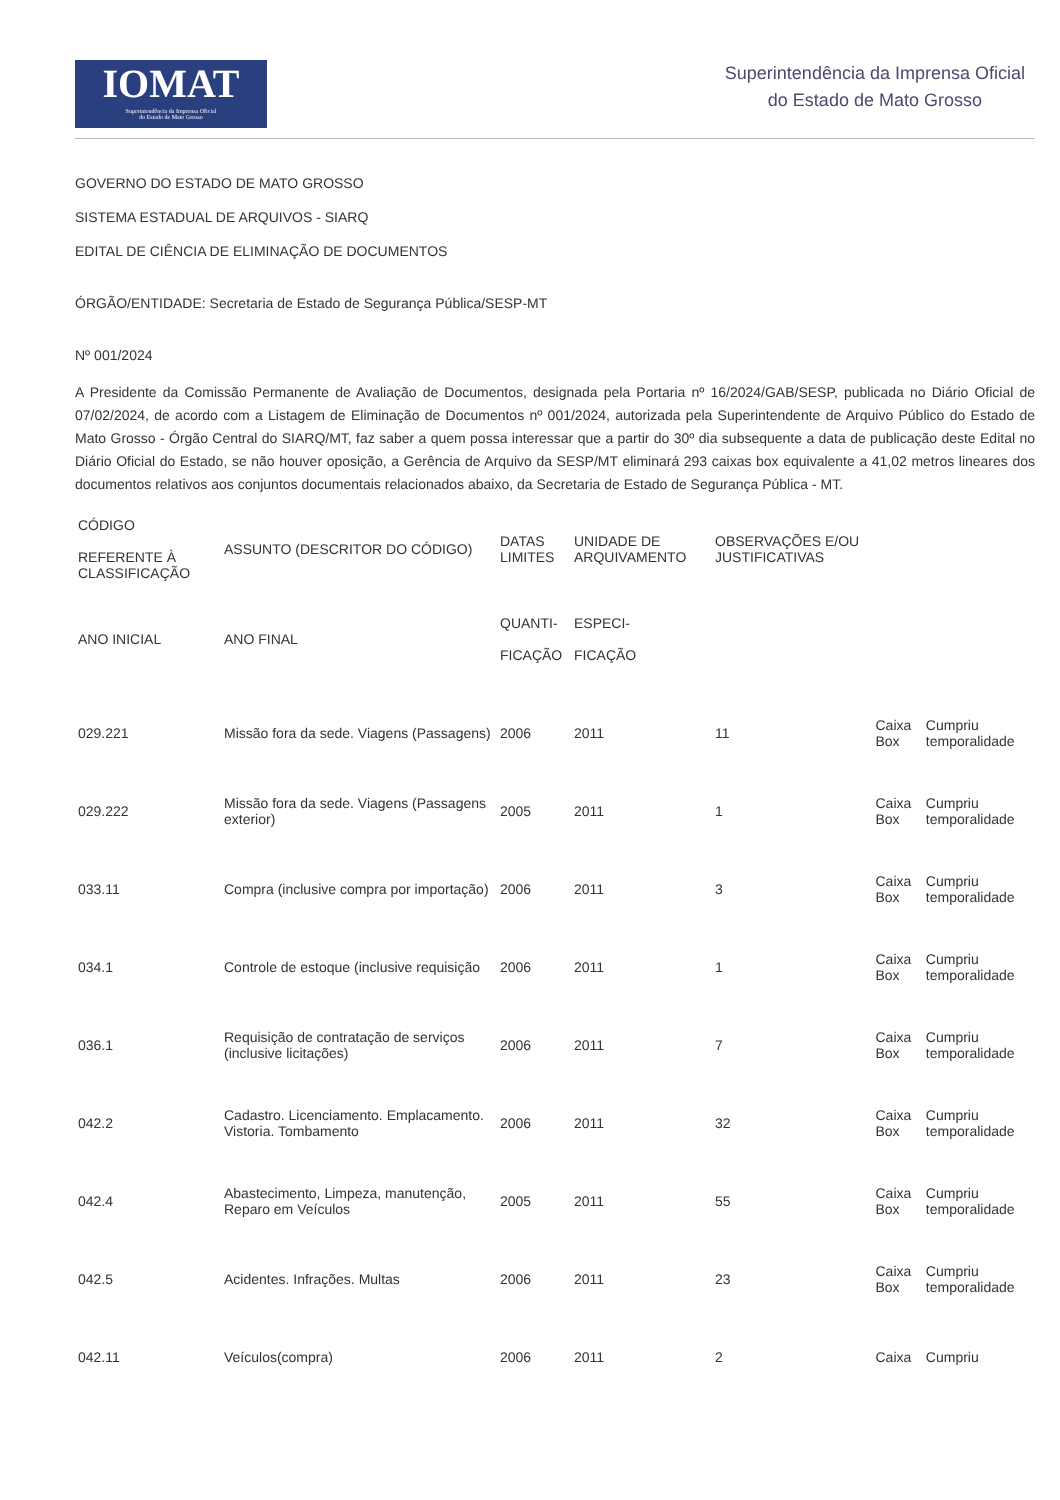IOMAT
Superintendência da Imprensa Oficial
do Estado de Mato Grosso
Superintendência da Imprensa Oficial
do Estado de Mato Grosso
GOVERNO DO ESTADO DE MATO GROSSO
SISTEMA ESTADUAL DE ARQUIVOS - SIARQ
EDITAL DE CIÊNCIA DE ELIMINAÇÃO DE DOCUMENTOS
ÓRGÃO/ENTIDADE: Secretaria de Estado de Segurança Pública/SESP-MT
Nº 001/2024
A Presidente da Comissão Permanente de Avaliação de Documentos, designada pela Portaria nº 16/2024/GAB/SESP, publicada no Diário Oficial de 07/02/2024, de acordo com a Listagem de Eliminação de Documentos nº 001/2024, autorizada pela Superintendente de Arquivo Público do Estado de Mato Grosso - Órgão Central do SIARQ/MT, faz saber a quem possa interessar que a partir do 30º dia subsequente a data de publicação deste Edital no Diário Oficial do Estado, se não houver oposição, a Gerência de Arquivo da SESP/MT eliminará 293 caixas box equivalente a 41,02 metros lineares dos documentos relativos aos conjuntos documentais relacionados abaixo, da Secretaria de Estado de Segurança Pública - MT.
| CÓDIGO REFERENTE À CLASSIFICAÇÃO | ASSUNTO (DESCRITOR DO CÓDIGO) | DATAS LIMITES | UNIDADE DE ARQUIVAMENTO | OBSERVAÇÕES E/OU JUSTIFICATIVAS | | | |
| --- | --- | --- | --- | --- | --- | --- | --- |
| ANO INICIAL | ANO FINAL | QUANTI- FICAÇÃO | ESPECI- FICAÇÃO | | | | |
| 029.221 | Missão fora da sede. Viagens (Passagens) | 2006 | 2011 | 11 | | Caixa Box | Cumpriu temporalidade |
| 029.222 | Missão fora da sede. Viagens (Passagens exterior) | 2005 | 2011 | 1 | | Caixa Box | Cumpriu temporalidade |
| 033.11 | Compra (inclusive compra por importação) | 2006 | 2011 | 3 | | Caixa Box | Cumpriu temporalidade |
| 034.1 | Controle de estoque (inclusive requisição | 2006 | 2011 | 1 | | Caixa Box | Cumpriu temporalidade |
| 036.1 | Requisição de contratação de serviços (inclusive licitações) | 2006 | 2011 | 7 | | Caixa Box | Cumpriu temporalidade |
| 042.2 | Cadastro. Licenciamento. Emplacamento. Vistoria. Tombamento | 2006 | 2011 | 32 | | Caixa Box | Cumpriu temporalidade |
| 042.4 | Abastecimento, Limpeza, manutenção, Reparo em Veículos | 2005 | 2011 | 55 | | Caixa Box | Cumpriu temporalidade |
| 042.5 | Acidentes. Infrações. Multas | 2006 | 2011 | 23 | | Caixa Box | Cumpriu temporalidade |
| 042.11 | Veículos(compra) | 2006 | 2011 | 2 | | Caixa | Cumpriu |